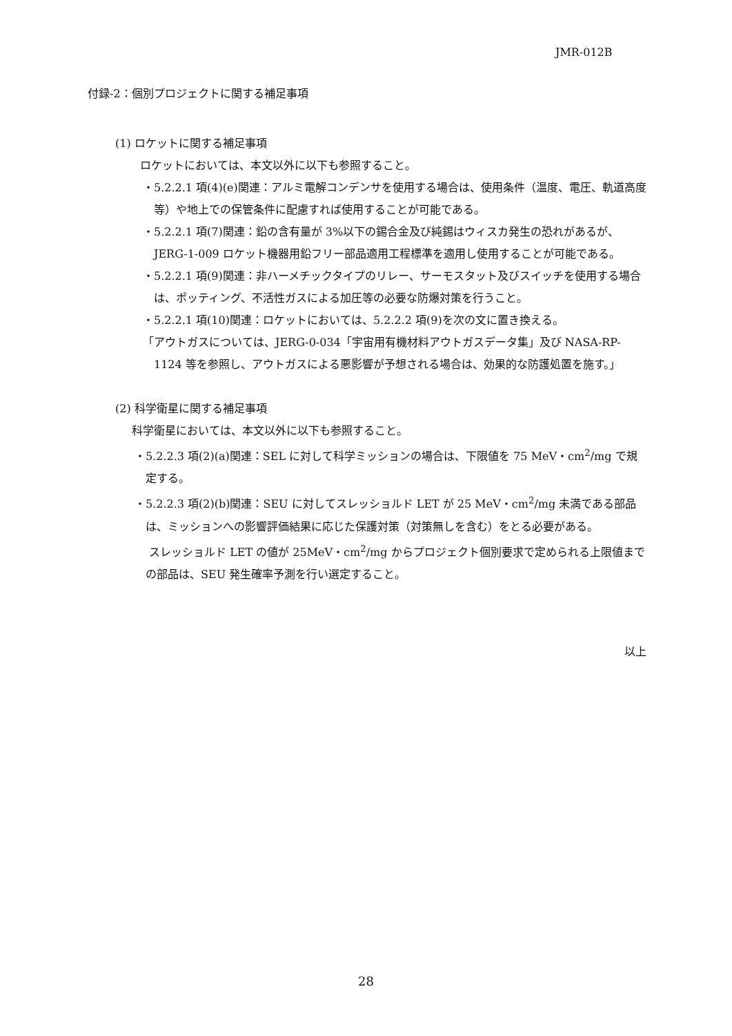JMR-012B
付録-2：個別プロジェクトに関する補足事項
(1) ロケットに関する補足事項
ロケットにおいては、本文以外に以下も参照すること。
・5.2.2.1 項(4)(e)関連：アルミ電解コンデンサを使用する場合は、使用条件（温度、電圧、軌道高度等）や地上での保管条件に配慮すれば使用することが可能である。
・5.2.2.1 項(7)関連：鉛の含有量が 3%以下の錫合金及び純錫はウィスカ発生の恐れがあるが、JERG-1-009 ロケット機器用鉛フリー部品適用工程標準を適用し使用することが可能である。
・5.2.2.1 項(9)関連：非ハーメチックタイプのリレー、サーモスタット及びスイッチを使用する場合は、ポッティング、不活性ガスによる加圧等の必要な防爆対策を行うこと。
・5.2.2.1 項(10)関連：ロケットにおいては、5.2.2.2 項(9)を次の文に置き換える。
「アウトガスについては、JERG-0-034「宇宙用有機材料アウトガスデータ集」及び NASA-RP-1124 等を参照し、アウトガスによる悪影響が予想される場合は、効果的な防護処置を施す。」
(2) 科学衛星に関する補足事項
科学衛星においては、本文以外に以下も参照すること。
・5.2.2.3 項(2)(a)関連：SEL に対して科学ミッションの場合は、下限値を 75 MeV・cm<sup>2</sup>/mg で規定する。
・5.2.2.3 項(2)(b)関連：SEU に対してスレッショルド LET が 25 MeV・cm<sup>2</sup>/mg 未満である部品は、ミッションへの影響評価結果に応じた保護対策（対策無しを含む）をとる必要がある。
スレッショルド LET の値が 25MeV・cm<sup>2</sup>/mg からプロジェクト個別要求で定められる上限値までの部品は、SEU 発生確率予測を行い選定すること。
以上
28